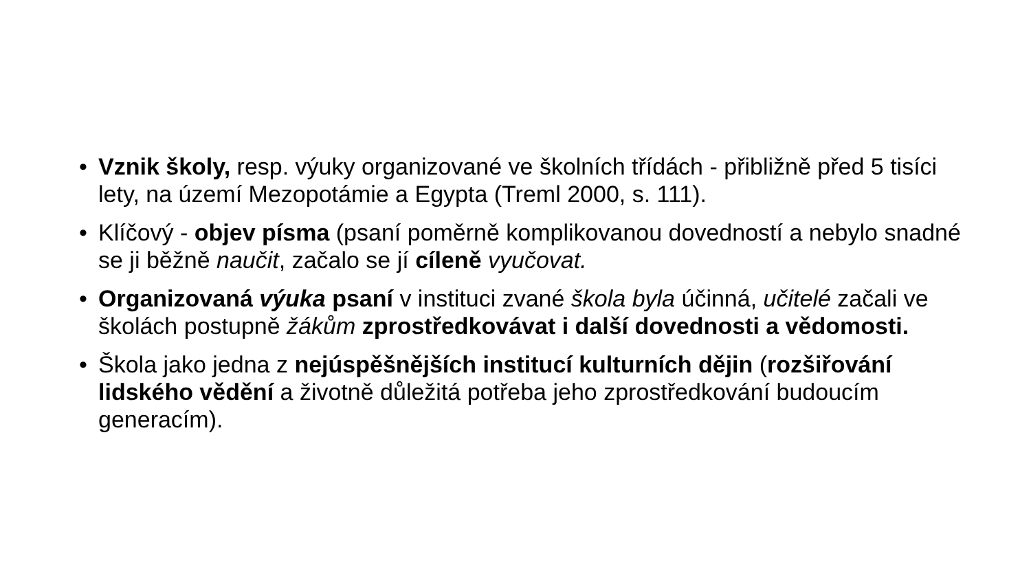• Vznik školy, resp. výuky organizované ve školních třídách - přibližně před 5 tisíci lety, na území Mezopotámie a Egypta (Treml 2000, s. 111).
• Klíčový - objev písma (psaní poměrně komplikovanou dovedností a nebylo snadné se ji běžně naučit, začalo se jí cíleně vyučovat.
• Organizovaná výuka psaní v instituci zvané škola byla účinná, učitelé začali ve školách postupně žákům zprostředkovávat i další dovednosti a vědomosti.
• Škola jako jedna z nejúspěšnějších institucí kulturních dějin (rozšiřování lidského vědění a životně důležitá potřeba jeho zprostředkování budoucím generacím).